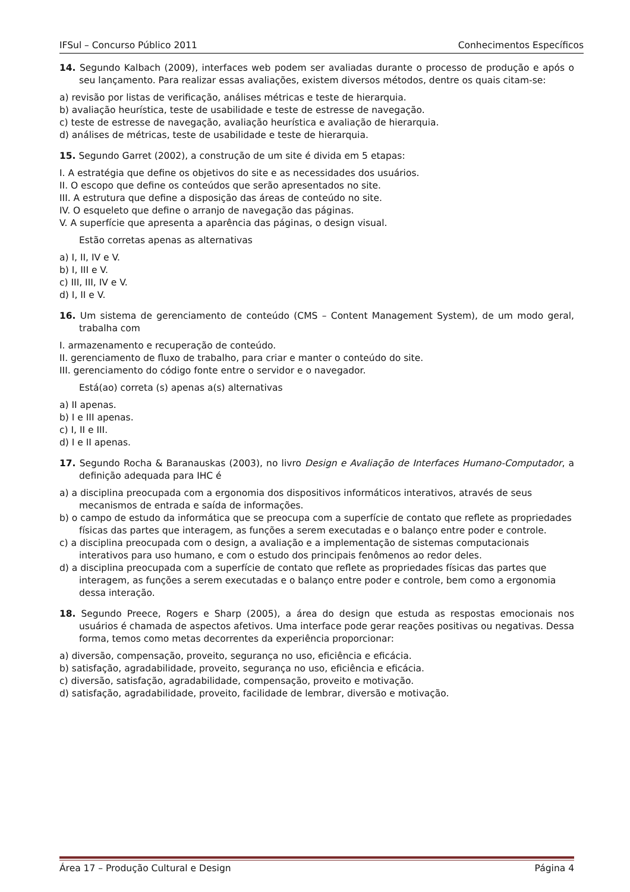IFSul – Concurso Público 2011 Conhecimentos Específicos
14. Segundo Kalbach (2009), interfaces web podem ser avaliadas durante o processo de produção e após o seu lançamento. Para realizar essas avaliações, existem diversos métodos, dentre os quais citam-se:
a) revisão por listas de verificação, análises métricas e teste de hierarquia.
b) avaliação heurística, teste de usabilidade e teste de estresse de navegação.
c) teste de estresse de navegação, avaliação heurística e avaliação de hierarquia.
d) análises de métricas, teste de usabilidade e teste de hierarquia.
15. Segundo Garret (2002), a construção de um site é divida em 5 etapas:
I. A estratégia que define os objetivos do site e as necessidades dos usuários.
II. O escopo que define os conteúdos que serão apresentados no site.
III. A estrutura que define a disposição das áreas de conteúdo no site.
IV. O esqueleto que define o arranjo de navegação das páginas.
V. A superfície que apresenta a aparência das páginas, o design visual.
Estão corretas apenas as alternativas
a) I, II, IV e V.
b) I, III e V.
c) III, III, IV e V.
d) I, II e V.
16. Um sistema de gerenciamento de conteúdo (CMS – Content Management System), de um modo geral, trabalha com
I. armazenamento e recuperação de conteúdo.
II. gerenciamento de fluxo de trabalho, para criar e manter o conteúdo do site.
III. gerenciamento do código fonte entre o servidor e o navegador.
Está(ao) correta (s) apenas a(s) alternativas
a) II apenas.
b) I e III apenas.
c) I, II e III.
d) I e II apenas.
17. Segundo Rocha & Baranauskas (2003), no livro Design e Avaliação de Interfaces Humano-Computador, a definição adequada para IHC é
a) a disciplina preocupada com a ergonomia dos dispositivos informáticos interativos, através de seus mecanismos de entrada e saída de informações.
b) o campo de estudo da informática que se preocupa com a superfície de contato que reflete as propriedades físicas das partes que interagem, as funções a serem executadas e o balanço entre poder e controle.
c) a disciplina preocupada com o design, a avaliação e a implementação de sistemas computacionais interativos para uso humano, e com o estudo dos principais fenômenos ao redor deles.
d) a disciplina preocupada com a superfície de contato que reflete as propriedades físicas das partes que interagem, as funções a serem executadas e o balanço entre poder e controle, bem como a ergonomia dessa interação.
18. Segundo Preece, Rogers e Sharp (2005), a área do design que estuda as respostas emocionais nos usuários é chamada de aspectos afetivos. Uma interface pode gerar reações positivas ou negativas. Dessa forma, temos como metas decorrentes da experiência proporcionar:
a) diversão, compensação, proveito, segurança no uso, eficiência e eficácia.
b) satisfação, agradabilidade, proveito, segurança no uso, eficiência e eficácia.
c) diversão, satisfação, agradabilidade, compensação, proveito e motivação.
d) satisfação, agradabilidade, proveito, facilidade de lembrar, diversão e motivação.
Área 17 – Produção Cultural e Design Página 4